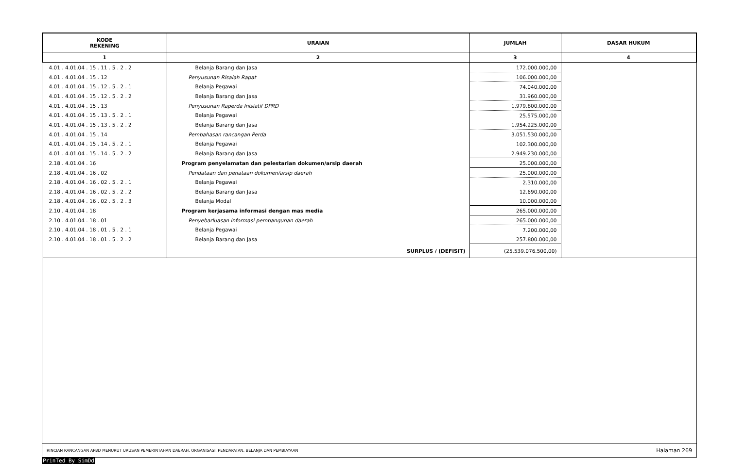| KODE REKENING | URAIAN | JUMLAH | DASAR HUKUM |
| --- | --- | --- | --- |
| 1 | 2 | 3 | 4 |
| 4.01 . 4.01.04 . 15 . 11 . 5 . 2 . 2 | Belanja Barang dan Jasa | 172.000.000,00 | |
| 4.01 . 4.01.04 . 15 . 12 | Penyusunan Risalah Rapat | 106.000.000,00 | |
| 4.01 . 4.01.04 . 15 . 12 . 5 . 2 . 1 | Belanja Pegawai | 74.040.000,00 | |
| 4.01 . 4.01.04 . 15 . 12 . 5 . 2 . 2 | Belanja Barang dan Jasa | 31.960.000,00 | |
| 4.01 . 4.01.04 . 15 . 13 | Penyusunan Raperda Inisiatif DPRD | 1.979.800.000,00 | |
| 4.01 . 4.01.04 . 15 . 13 . 5 . 2 . 1 | Belanja Pegawai | 25.575.000,00 | |
| 4.01 . 4.01.04 . 15 . 13 . 5 . 2 . 2 | Belanja Barang dan Jasa | 1.954.225.000,00 | |
| 4.01 . 4.01.04 . 15 . 14 | Pembahasan rancangan Perda | 3.051.530.000,00 | |
| 4.01 . 4.01.04 . 15 . 14 . 5 . 2 . 1 | Belanja Pegawai | 102.300.000,00 | |
| 4.01 . 4.01.04 . 15 . 14 . 5 . 2 . 2 | Belanja Barang dan Jasa | 2.949.230.000,00 | |
| 2.18 . 4.01.04 . 16 | Program penyelamatan dan pelestarian dokumen/arsip daerah | 25.000.000,00 | |
| 2.18 . 4.01.04 . 16 . 02 | Pendataan dan penataan dokumen/arsip daerah | 25.000.000,00 | |
| 2.18 . 4.01.04 . 16 . 02 . 5 . 2 . 1 | Belanja Pegawai | 2.310.000,00 | |
| 2.18 . 4.01.04 . 16 . 02 . 5 . 2 . 2 | Belanja Barang dan Jasa | 12.690.000,00 | |
| 2.18 . 4.01.04 . 16 . 02 . 5 . 2 . 3 | Belanja Modal | 10.000.000,00 | |
| 2.10 . 4.01.04 . 18 | Program kerjasama informasi dengan mas media | 265.000.000,00 | |
| 2.10 . 4.01.04 . 18 . 01 | Penyebarluasan informasi pembangunan daerah | 265.000.000,00 | |
| 2.10 . 4.01.04 . 18 . 01 . 5 . 2 . 1 | Belanja Pegawai | 7.200.000,00 | |
| 2.10 . 4.01.04 . 18 . 01 . 5 . 2 . 2 | Belanja Barang dan Jasa | 257.800.000,00 | |
| | SURPLUS / (DEFISIT) | (25.539.076.500,00) | |
RINCIAN RANCANGAN APBD MENURUT URUSAN PEMERINTAHAN DAERAH, ORGANISASI, PENDAPATAN, BELANJA DAN PEMBIAYAAN Halaman 269
PrinTed By SimDd